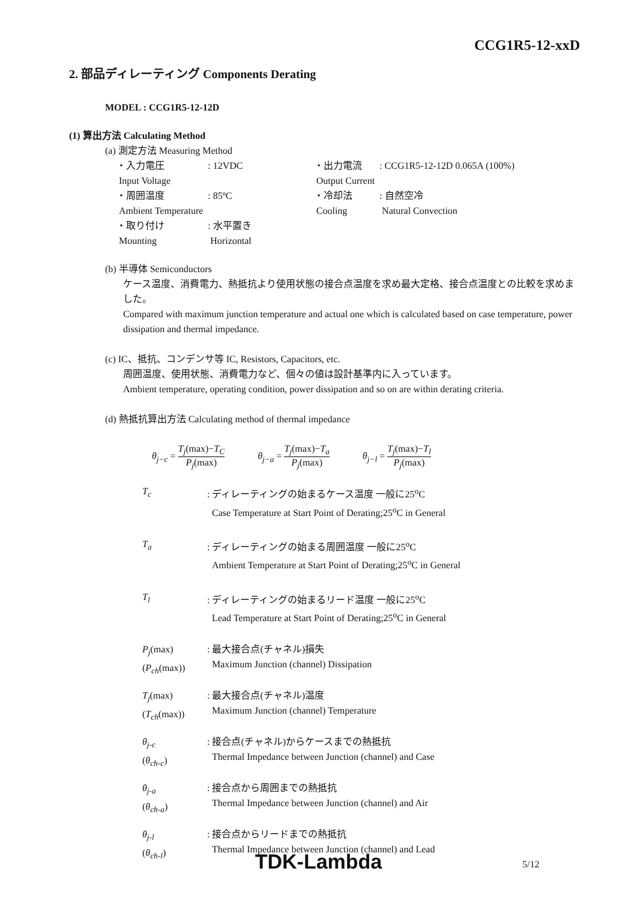CCG1R5-12-xxD
2. 部品ディレーティング Components Derating
MODEL : CCG1R5-12-12D
(1) 算出方法 Calculating Method
(a) 測定方法 Measuring Method
| ・入力電圧 | : 12VDC | ・出力電流 | : CCG1R5-12-12D 0.065A (100%) |
| Input Voltage | | Output Current | |
| ・周囲温度 | : 85ºC | ・冷却法 | : 自然空冷 |
| Ambient Temperature | | Cooling | Natural Convection |
| ・取り付け | : 水平置き | | |
| Mounting | Horizontal | | |
(b) 半導体 Semiconductors
ケース温度、消費電力、熱抵抗より使用状態の接合点温度を求め最大定格、接合点温度との比較を求めました。
Compared with maximum junction temperature and actual one which is calculated based on case temperature, power dissipation and thermal impedance.
(c) IC、抵抗、コンデンサ等 IC, Resistors, Capacitors, etc.
周囲温度、使用状態、消費電力など、個々の値は設計基準内に入っています。
Ambient temperature, operating condition, power dissipation and so on are within derating criteria.
(d) 熱抵抗算出方法 Calculating method of thermal impedance
θ<sub>j−c</sub> = T<sub>j</sub>(max)−T<sub>C</sub> P<sub>j</sub>(max) θ<sub>j−a</sub> = T<sub>j</sub>(max)−T<sub>a</sub> P<sub>j</sub>(max) θ<sub>j−l</sub> = T<sub>j</sub>(max)−T<sub>l</sub> P<sub>j</sub>(max)
| T<sub>c</sub> | : ディレーティングの始まるケース温度 一般に25<sup>o</sup>C Case Temperature at Start Point of Derating;25<sup>o</sup>C in General |
| T<sub>a</sub> | : ディレーティングの始まる周囲温度 一般に25<sup>o</sup>C Ambient Temperature at Start Point of Derating;25<sup>o</sup>C in General |
| T<sub>l</sub> | : ディレーティングの始まるリード温度 一般に25<sup>o</sup>C Lead Temperature at Start Point of Derating;25<sup>o</sup>C in General |
| P<sub>j</sub> (max) ( P<sub>ch</sub> (max)) | : 最大接合点(チャネル)損失 Maximum Junction (channel) Dissipation |
| T<sub>j</sub> (max) ( T<sub>ch</sub> (max)) | : 最大接合点(チャネル)温度 Maximum Junction (channel) Temperature |
| θ<sub>j-c</sub> ( θ<sub>ch-c</sub> ) | : 接合点(チャネル)からケースまでの熱抵抗 Thermal Impedance between Junction (channel) and Case |
| θ<sub>j-a</sub> ( θ<sub>ch-a</sub> ) | : 接合点から周囲までの熱抵抗 Thermal Impedance between Junction (channel) and Air |
| θ<sub>j-l</sub> ( θ<sub>ch-l</sub> ) | : 接合点からリードまでの熱抵抗 Thermal Impedance between Junction (channel) and Lead |
TDK-Lambda 5/12